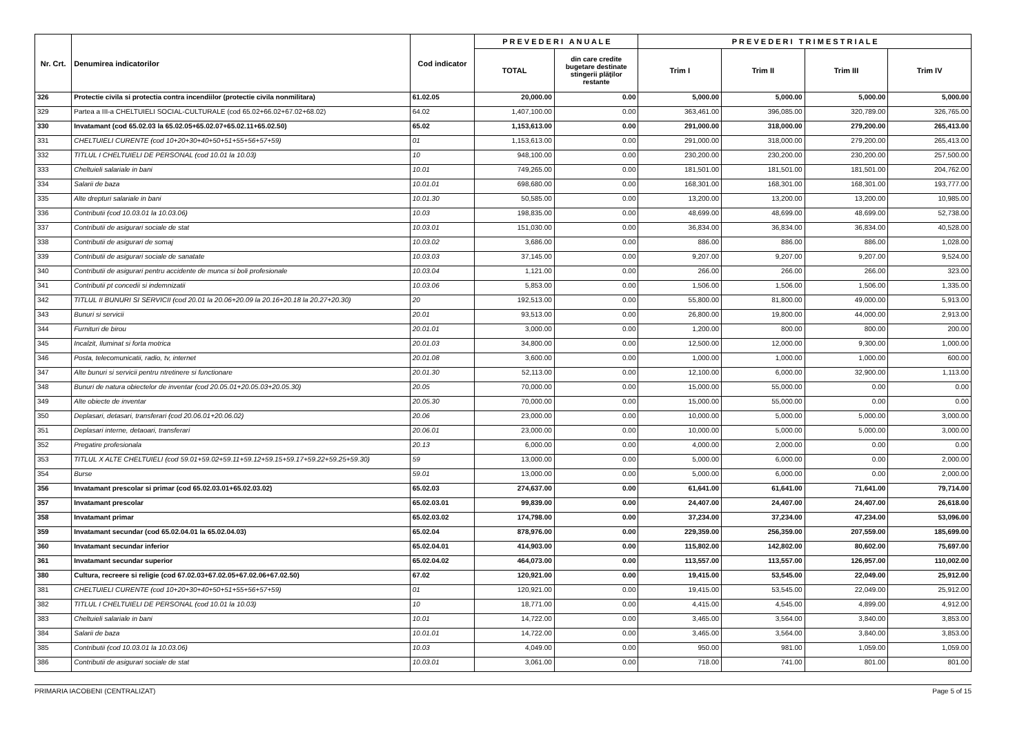| Nr. Crt. | Denumirea indicatorilor | Cod indicator | P R E V E D E R I A N U A L E | | P R E V E D E R I T R I M E S T R I A L E | | | |
| --- | --- | --- | --- | --- | --- | --- | --- | --- |
| | | | TOTAL | din care credite bugetare destinate stingerii plăţilor restante | Trim I | Trim II | Trim III | Trim IV |
| 326 | Protectie civila si protectia contra incendiilor (protectie civila nonmilitara) | 61.02.05 | 20,000.00 | 0.00 | 5,000.00 | 5,000.00 | 5,000.00 | 5,000.00 |
| 329 | Partea a III-a CHELTUIELI SOCIAL-CULTURALE (cod 65.02+66.02+67.02+68.02) | 64.02 | 1,407,100.00 | 0.00 | 363,461.00 | 396,085.00 | 320,789.00 | 326,765.00 |
| 330 | Invatamant (cod 65.02.03 la 65.02.05+65.02.07+65.02.11+65.02.50) | 65.02 | 1,153,613.00 | 0.00 | 291,000.00 | 318,000.00 | 279,200.00 | 265,413.00 |
| 331 | CHELTUIELI CURENTE (cod 10+20+30+40+50+51+55+56+57+59) | 01 | 1,153,613.00 | 0.00 | 291,000.00 | 318,000.00 | 279,200.00 | 265,413.00 |
| 332 | TITLUL I CHELTUIELI DE PERSONAL (cod 10.01 la 10.03) | 10 | 948,100.00 | 0.00 | 230,200.00 | 230,200.00 | 230,200.00 | 257,500.00 |
| 333 | Cheltuieli salariale in bani | 10.01 | 749,265.00 | 0.00 | 181,501.00 | 181,501.00 | 181,501.00 | 204,762.00 |
| 334 | Salarii de baza | 10.01.01 | 698,680.00 | 0.00 | 168,301.00 | 168,301.00 | 168,301.00 | 193,777.00 |
| 335 | Alte drepturi salariale in bani | 10.01.30 | 50,585.00 | 0.00 | 13,200.00 | 13,200.00 | 13,200.00 | 10,985.00 |
| 336 | Contributii (cod 10.03.01 la 10.03.06) | 10.03 | 198,835.00 | 0.00 | 48,699.00 | 48,699.00 | 48,699.00 | 52,738.00 |
| 337 | Contributii de asigurari sociale de stat | 10.03.01 | 151,030.00 | 0.00 | 36,834.00 | 36,834.00 | 36,834.00 | 40,528.00 |
| 338 | Contributii de asigurari de somaj | 10.03.02 | 3,686.00 | 0.00 | 886.00 | 886.00 | 886.00 | 1,028.00 |
| 339 | Contributii de asigurari sociale de sanatate | 10.03.03 | 37,145.00 | 0.00 | 9,207.00 | 9,207.00 | 9,207.00 | 9,524.00 |
| 340 | Contributii de asigurari pentru accidente de munca si boli profesionale | 10.03.04 | 1,121.00 | 0.00 | 266.00 | 266.00 | 266.00 | 323.00 |
| 341 | Contributii pt concedii si indemnizatii | 10.03.06 | 5,853.00 | 0.00 | 1,506.00 | 1,506.00 | 1,506.00 | 1,335.00 |
| 342 | TITLUL II BUNURI SI SERVICII (cod 20.01 la 20.06+20.09 la 20.16+20.18 la 20.27+20.30) | 20 | 192,513.00 | 0.00 | 55,800.00 | 81,800.00 | 49,000.00 | 5,913.00 |
| 343 | Bunuri si servicii | 20.01 | 93,513.00 | 0.00 | 26,800.00 | 19,800.00 | 44,000.00 | 2,913.00 |
| 344 | Furnituri de birou | 20.01.01 | 3,000.00 | 0.00 | 1,200.00 | 800.00 | 800.00 | 200.00 |
| 345 | Incalzit, Iluminat si forta motrica | 20.01.03 | 34,800.00 | 0.00 | 12,500.00 | 12,000.00 | 9,300.00 | 1,000.00 |
| 346 | Posta, telecomunicatii, radio, tv, internet | 20.01.08 | 3,600.00 | 0.00 | 1,000.00 | 1,000.00 | 1,000.00 | 600.00 |
| 347 | Alte bunuri si servicii pentru ntretinere si functionare | 20.01.30 | 52,113.00 | 0.00 | 12,100.00 | 6,000.00 | 32,900.00 | 1,113.00 |
| 348 | Bunuri de natura obiectelor de inventar (cod 20.05.01+20.05.03+20.05.30) | 20.05 | 70,000.00 | 0.00 | 15,000.00 | 55,000.00 | 0.00 | 0.00 |
| 349 | Alte obiecte de inventar | 20.05.30 | 70,000.00 | 0.00 | 15,000.00 | 55,000.00 | 0.00 | 0.00 |
| 350 | Deplasari, detasari, transferari (cod 20.06.01+20.06.02) | 20.06 | 23,000.00 | 0.00 | 10,000.00 | 5,000.00 | 5,000.00 | 3,000.00 |
| 351 | Deplasari interne, detaoari, transferari | 20.06.01 | 23,000.00 | 0.00 | 10,000.00 | 5,000.00 | 5,000.00 | 3,000.00 |
| 352 | Pregatire profesionala | 20.13 | 6,000.00 | 0.00 | 4,000.00 | 2,000.00 | 0.00 | 0.00 |
| 353 | TITLUL X ALTE CHELTUIELI (cod 59.01+59.02+59.11+59.12+59.15+59.17+59.22+59.25+59.30) | 59 | 13,000.00 | 0.00 | 5,000.00 | 6,000.00 | 0.00 | 2,000.00 |
| 354 | Burse | 59.01 | 13,000.00 | 0.00 | 5,000.00 | 6,000.00 | 0.00 | 2,000.00 |
| 356 | Invatamant prescolar si primar (cod 65.02.03.01+65.02.03.02) | 65.02.03 | 274,637.00 | 0.00 | 61,641.00 | 61,641.00 | 71,641.00 | 79,714.00 |
| 357 | Invatamant prescolar | 65.02.03.01 | 99,839.00 | 0.00 | 24,407.00 | 24,407.00 | 24,407.00 | 26,618.00 |
| 358 | Invatamant primar | 65.02.03.02 | 174,798.00 | 0.00 | 37,234.00 | 37,234.00 | 47,234.00 | 53,096.00 |
| 359 | Invatamant secundar (cod 65.02.04.01 la 65.02.04.03) | 65.02.04 | 878,976.00 | 0.00 | 229,359.00 | 256,359.00 | 207,559.00 | 185,699.00 |
| 360 | Invatamant secundar inferior | 65.02.04.01 | 414,903.00 | 0.00 | 115,802.00 | 142,802.00 | 80,602.00 | 75,697.00 |
| 361 | Invatamant secundar superior | 65.02.04.02 | 464,073.00 | 0.00 | 113,557.00 | 113,557.00 | 126,957.00 | 110,002.00 |
| 380 | Cultura, recreere si religie (cod 67.02.03+67.02.05+67.02.06+67.02.50) | 67.02 | 120,921.00 | 0.00 | 19,415.00 | 53,545.00 | 22,049.00 | 25,912.00 |
| 381 | CHELTUIELI CURENTE (cod 10+20+30+40+50+51+55+56+57+59) | 01 | 120,921.00 | 0.00 | 19,415.00 | 53,545.00 | 22,049.00 | 25,912.00 |
| 382 | TITLUL I CHELTUIELI DE PERSONAL (cod 10.01 la 10.03) | 10 | 18,771.00 | 0.00 | 4,415.00 | 4,545.00 | 4,899.00 | 4,912.00 |
| 383 | Cheltuieli salariale in bani | 10.01 | 14,722.00 | 0.00 | 3,465.00 | 3,564.00 | 3,840.00 | 3,853.00 |
| 384 | Salarii de baza | 10.01.01 | 14,722.00 | 0.00 | 3,465.00 | 3,564.00 | 3,840.00 | 3,853.00 |
| 385 | Contributii (cod 10.03.01 la 10.03.06) | 10.03 | 4,049.00 | 0.00 | 950.00 | 981.00 | 1,059.00 | 1,059.00 |
| 386 | Contributii de asigurari sociale de stat | 10.03.01 | 3,061.00 | 0.00 | 718.00 | 741.00 | 801.00 | 801.00 |
PRIMARIA IACOBENI (CENTRALIZAT) Page 5 of 15